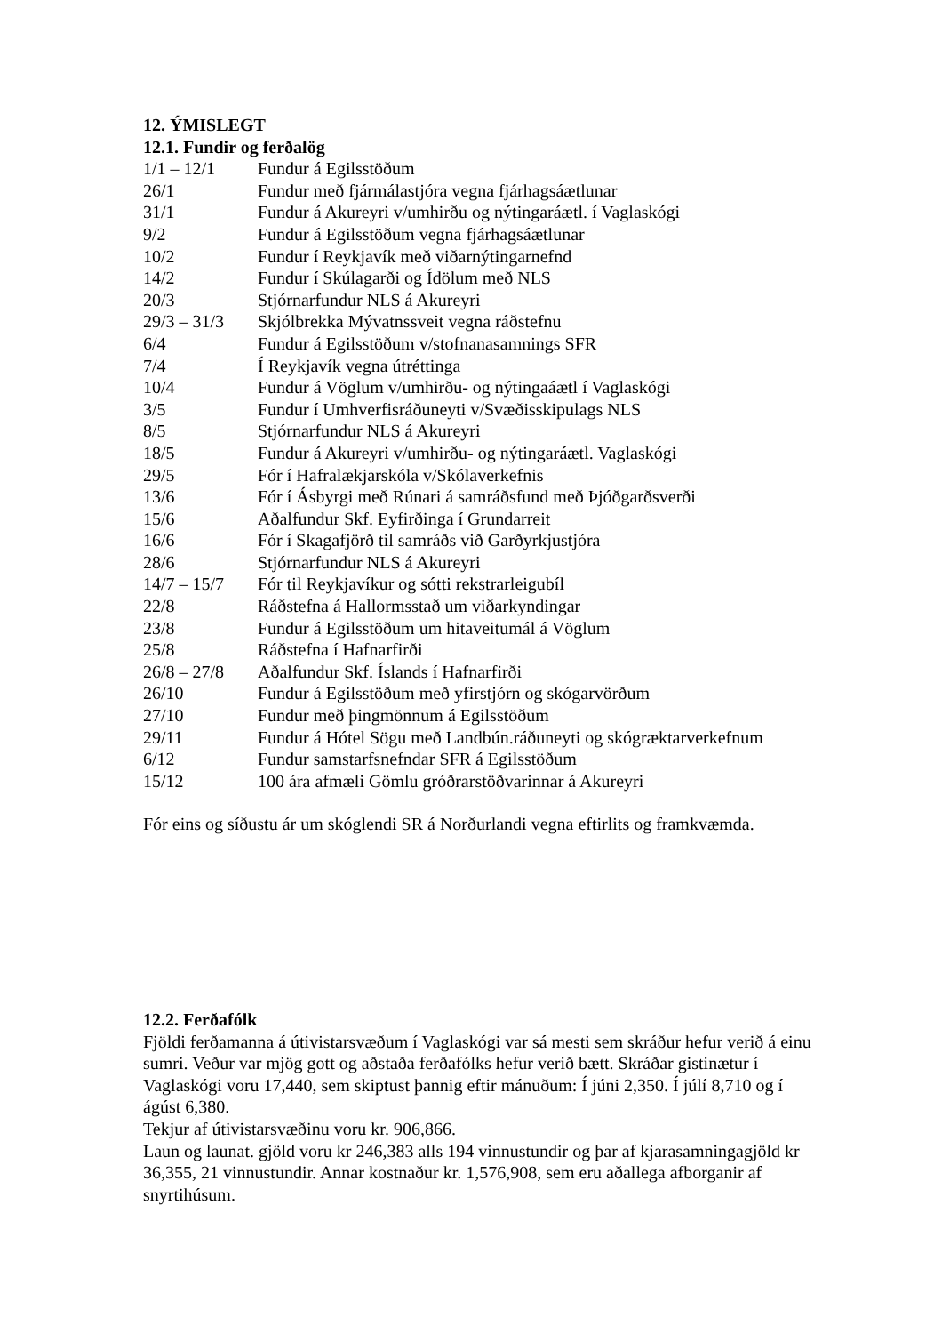12. ÝMISLEGT
12.1. Fundir og ferðalög
| 1/1 – 12/1 | Fundur á Egilsstöðum |
| 26/1 | Fundur með fjármálastjóra vegna fjárhagsáætlunar |
| 31/1 | Fundur á Akureyri v/umhirðu og nýtingaráætl. í Vaglaskógi |
| 9/2 | Fundur á Egilsstöðum vegna fjárhagsáætlunar |
| 10/2 | Fundur í Reykjavík með viðarnýtingarnefnd |
| 14/2 | Fundur í Skúlagarði og Ídölum með NLS |
| 20/3 | Stjórnarfundur NLS á Akureyri |
| 29/3 – 31/3 | Skjólbrekka Mývatnssveit vegna ráðstefnu |
| 6/4 | Fundur á Egilsstöðum v/stofnanasamnings SFR |
| 7/4 | Í Reykjavík vegna útréttinga |
| 10/4 | Fundur á Vöglum v/umhirðu- og nýtingaáætl í Vaglaskógi |
| 3/5 | Fundur í Umhverfisráðuneyti v/Svæðisskipulags NLS |
| 8/5 | Stjórnarfundur NLS á Akureyri |
| 18/5 | Fundur á Akureyri v/umhirðu- og nýtingaráætl. Vaglaskógi |
| 29/5 | Fór í Hafralækjarskóla v/Skólaverkefnis |
| 13/6 | Fór í Ásbyrgi með Rúnari á samráðsfund með Þjóðgarðsverði |
| 15/6 | Aðalfundur Skf. Eyfirðinga í Grundarreit |
| 16/6 | Fór í Skagafjörð til samráðs við Garðyrkjustjóra |
| 28/6 | Stjórnarfundur NLS á Akureyri |
| 14/7 – 15/7 | Fór til Reykjavíkur og sótti rekstrarleigubíl |
| 22/8 | Ráðstefna á Hallormsstað um viðarkyndingar |
| 23/8 | Fundur á Egilsstöðum um hitaveitumál á Vöglum |
| 25/8 | Ráðstefna í Hafnarfirði |
| 26/8 – 27/8 | Aðalfundur Skf. Íslands í Hafnarfirði |
| 26/10 | Fundur á Egilsstöðum með yfirstjórn og skógarvörðum |
| 27/10 | Fundur með þingmönnum á Egilsstöðum |
| 29/11 | Fundur á Hótel Sögu með Landbún.ráðuneyti og skógræktarverkefnum |
| 6/12 | Fundur samstarfsnefndar SFR á Egilsstöðum |
| 15/12 | 100 ára afmæli Gömlu gróðrarstöðvarinnar á Akureyri |
Fór eins og síðustu ár um skóglendi SR á Norðurlandi vegna eftirlits og framkvæmda.
12.2. Ferðafólk
Fjöldi ferðamanna á útivistarsvæðum í Vaglaskógi var sá mesti sem skráður hefur verið á einu sumri. Veður var mjög gott og aðstaða ferðafólks hefur verið bætt. Skráðar gistinætur í Vaglaskógi voru 17,440, sem skiptust þannig eftir mánuðum: Í júni 2,350. Í júlí 8,710 og í ágúst 6,380.
Tekjur af útivistarsvæðinu voru kr. 906,866.
Laun og launat. gjöld voru kr 246,383 alls 194 vinnustundir og þar af kjarasamningagjöld kr 36,355, 21 vinnustundir. Annar kostnaður kr. 1,576,908, sem eru aðallega afborganir af snyrtihúsum.